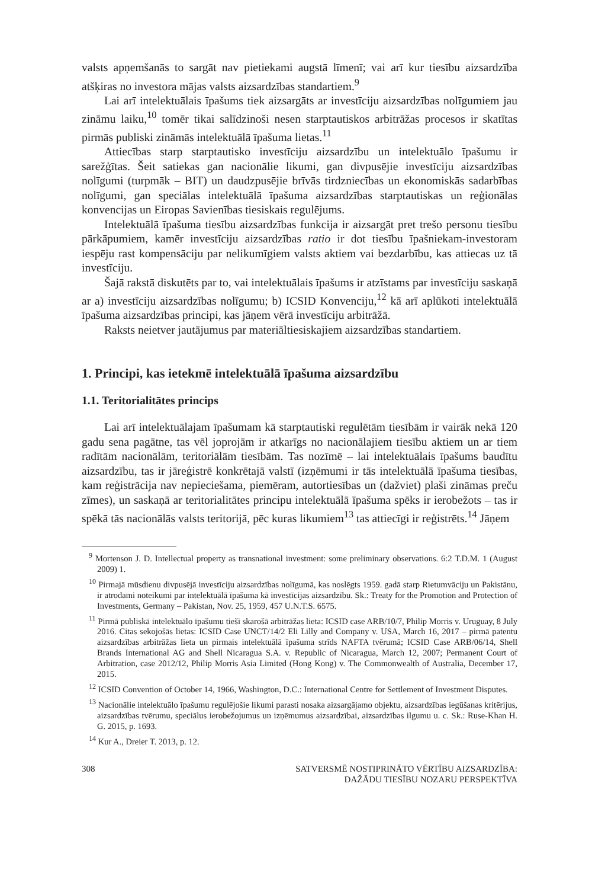valsts apņemšanās to sargāt nav pietiekami augstā līmenī; vai arī kur tiesību aizsardzība atšķiras no investora mājas valsts aizsardzības standartiem.<sup>9</sup>
Lai arī intelektuālais īpašums tiek aizsargāts ar investīciju aizsardzības nolīgumiem jau zināmu laiku,<sup>10</sup> tomēr tikai salīdzinoši nesen starptautiskos arbitrāžas procesos ir skatītas pirmās publiski zināmās intelektuālā īpašuma lietas.<sup>11</sup>
Attiecības starp starptautisko investīciju aizsardzību un intelektuālo īpašumu ir sarežģītas. Šeit satiekas gan nacionālie likumi, gan divpusējie investīciju aizsardzības nolīgumi (turpmāk – BIT) un daudzpusējie brīvās tirdzniecības un ekonomiskās sadarbības nolīgumi, gan speciālas intelektuālā īpašuma aizsardzības starptautiskas un reģionālas konvencijas un Eiropas Savienības tiesiskais regulējums.
Intelektuālā īpašuma tiesību aizsardzības funkcija ir aizsargāt pret trešo personu tiesību pārkāpumiem, kamēr investīciju aizsardzības ratio ir dot tiesību īpašniekam-investoram iespēju rast kompensāciju par nelikumīgiem valsts aktiem vai bezdarbību, kas attiecas uz tā investīciju.
Šajā rakstā diskutēts par to, vai intelektuālais īpašums ir atzīstams par investīciju saskaņā ar a) investīciju aizsardzības nolīgumu; b) ICSID Konvenciju,<sup>12</sup> kā arī aplūkoti intelektuālā īpašuma aizsardzības principi, kas jāņem vērā investīciju arbitrāžā.
Raksts neietver jautājumus par materiāltiesiskajiem aizsardzības standartiem.
1. Principi, kas ietekmē intelektuālā īpašuma aizsardzību
1.1. Teritorialitātes princips
Lai arī intelektuālajam īpašumam kā starptautiski regulētām tiesībām ir vairāk nekā 120 gadu sena pagātne, tas vēl joprojām ir atkarīgs no nacionālajiem tiesību aktiem un ar tiem radītām nacionālām, teritoriālām tiesībām. Tas nozīmē – lai intelektuālais īpašums baudītu aizsardzību, tas ir jāreģistrē konkrētajā valstī (izņēmumi ir tās intelektuālā īpašuma tiesības, kam reģistrācija nav nepieciešama, piemēram, autortiesības un (dažviet) plaši zināmas preču zīmes), un saskaņā ar teritorialitātes principu intelektuālā īpašuma spēks ir ierobežots – tas ir spēkā tās nacionālās valsts teritorijā, pēc kuras likumiem<sup>13</sup> tas attiecīgi ir reģistrēts.<sup>14</sup> Jāņem
<sup>9</sup> Mortenson J. D. Intellectual property as transnational investment: some preliminary observations. 6:2 T.D.M. 1 (August 2009) 1.
<sup>10</sup> Pirmajā mūsdienu divpusējā investīciju aizsardzības nolīgumā, kas noslēgts 1959. gadā starp Rietumvāciju un Pakistānu, ir atrodami noteikumi par intelektuālā īpašuma kā investīcijas aizsardzību. Sk.: Treaty for the Promotion and Protection of Investments, Germany – Pakistan, Nov. 25, 1959, 457 U.N.T.S. 6575.
<sup>11</sup> Pirmā publiskā intelektuālo īpašumu tieši skarošā arbitrāžas lieta: ICSID case ARB/10/7, Philip Morris v. Uruguay, 8 July 2016. Citas sekojošās lietas: ICSID Case UNCT/14/2 Eli Lilly and Company v. USA, March 16, 2017 – pirmā patentu aizsardzības arbitrāžas lieta un pirmais intelektuālā īpašuma strīds NAFTA tvērumā; ICSID Case ARB/06/14, Shell Brands International AG and Shell Nicaragua S.A. v. Republic of Nicaragua, March 12, 2007; Permanent Court of Arbitration, case 2012/12, Philip Morris Asia Limited (Hong Kong) v. The Commonwealth of Australia, December 17, 2015.
<sup>12</sup> ICSID Convention of October 14, 1966, Washington, D.C.: International Centre for Settlement of Investment Disputes.
<sup>13</sup> Nacionālie intelektuālo īpašumu regulējošie likumi parasti nosaka aizsargājamo objektu, aizsardzības iegūšanas kritērijus, aizsardzības tvērumu, speciālus ierobežojumus un izņēmumus aizsardzībai, aizsardzības ilgumu u. c. Sk.: Ruse-Khan H. G. 2015, p. 1693.
<sup>14</sup> Kur A., Dreier T. 2013, p. 12.
308 SATVERSMĒ NOSTIPRINĀTO VĒRTĪBU AIZSARDZĪBA:
DAŽĀDU TIESĪBU NOZARU PERSPEKTĪVA